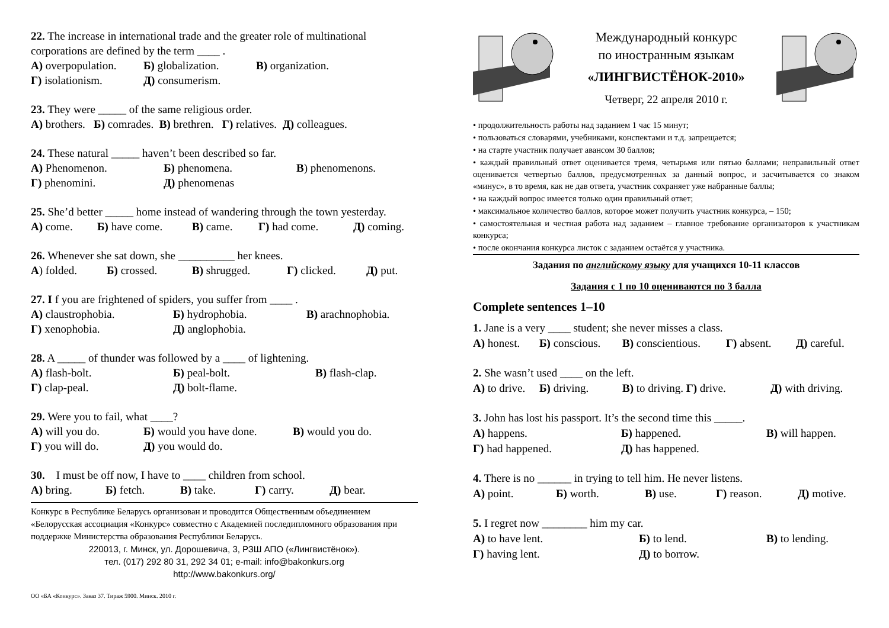22. The increase in international trade and the greater role of multinational corporations are defined by the term ____ .
A) overpopulation. Б) globalization. В) organization.
Г) isolationism. Д) consumerism.
23. They were _____ of the same religious order.
A) brothers. Б) comrades. В) brethren. Г) relatives. Д) colleagues.
24. These natural _____ haven’t been described so far.
A) Phenomenon. Б) phenomena. В) phenomenons.
Г) phenomini. Д) phenomenas
25. She’d better _____ home instead of wandering through the town yesterday.
A) come. Б) have come. В) came. Г) had come. Д) coming.
26. Whenever she sat down, she __________ her knees.
A) folded. Б) crossed. В) shrugged. Г) clicked. Д) put.
27. I f you are frightened of spiders, you suffer from ____ .
A) claustrophobia. Б) hydrophobia. В) arachnophobia.
Г) xenophobia. Д) anglophobia.
28. A _____ of thunder was followed by a ____ of lightening.
A) flash-bolt. Б) peal-bolt. В) flash-clap.
Г) clap-peal. Д) bolt-flame.
29. Were you to fail, what ____?
A) will you do. Б) would you have done. В) would you do.
Г) you will do. Д) you would do.
30. I must be off now, I have to ____ children from school.
A) bring. Б) fetch. В) take. Г) carry. Д) bear.
Конкурс в Республике Беларусь организован и проводится Общественным объединением «Белорусская ассоциация «Конкурс» совместно с Академией последипломного образования при поддержке Министерства образования Республики Беларусь.
220013, г. Минск, ул. Дорошевича, 3, РЗШ АПО («Лингвистёнок»).
тел. (017) 292 80 31, 292 34 01; e-mail: info@bakonkurs.org
http://www.bakonkurs.org/
ОО «БА «Конкурс». Заказ 37. Тираж 5900. Минск. 2010 г.
Международный конкурс
по иностранным языкам
«ЛИНГВИСТЁНОК-2010»
Четверг, 22 апреля 2010 г.
• продолжительность работы над заданием 1 час 15 минут;
• пользоваться словарями, учебниками, конспектами и т.д. запрещается;
• на старте участник получает авансом 30 баллов;
• каждый правильный ответ оценивается тремя, четырьмя или пятью баллами; неправильный ответ оценивается четвертью баллов, предусмотренных за данный вопрос, и засчитывается со знаком «минус», в то время, как не дав ответа, участник сохраняет уже набранные баллы;
• на каждый вопрос имеется только один правильный ответ;
• максимальное количество баллов, которое может получить участник конкурса, – 150;
• самостоятельная и честная работа над заданием – главное требование организаторов к участникам конкурса;
• после окончания конкурса листок с заданием остаётся у участника.
Задания по английскому языку для учащихся 10-11 классов
Задания с 1 по 10 оцениваются по 3 балла
Complete sentences 1–10
1. Jane is a very ____ student; she never misses a class.
A) honest. Б) conscious. В) conscientious. Г) absent. Д) careful.
2. She wasn’t used ____ on the left.
A) to drive. Б) driving. В) to driving. Г) drive. Д) with driving.
3. John has lost his passport. It’s the second time this _____.
A) happens. Б) happened. В) will happen.
Г) had happened. Д) has happened.
4. There is no ______ in trying to tell him. He never listens.
A) point. Б) worth. В) use. Г) reason. Д) motive.
5. I regret now ________ him my car.
A) to have lent. Б) to lend. В) to lending.
Г) having lent. Д) to borrow.